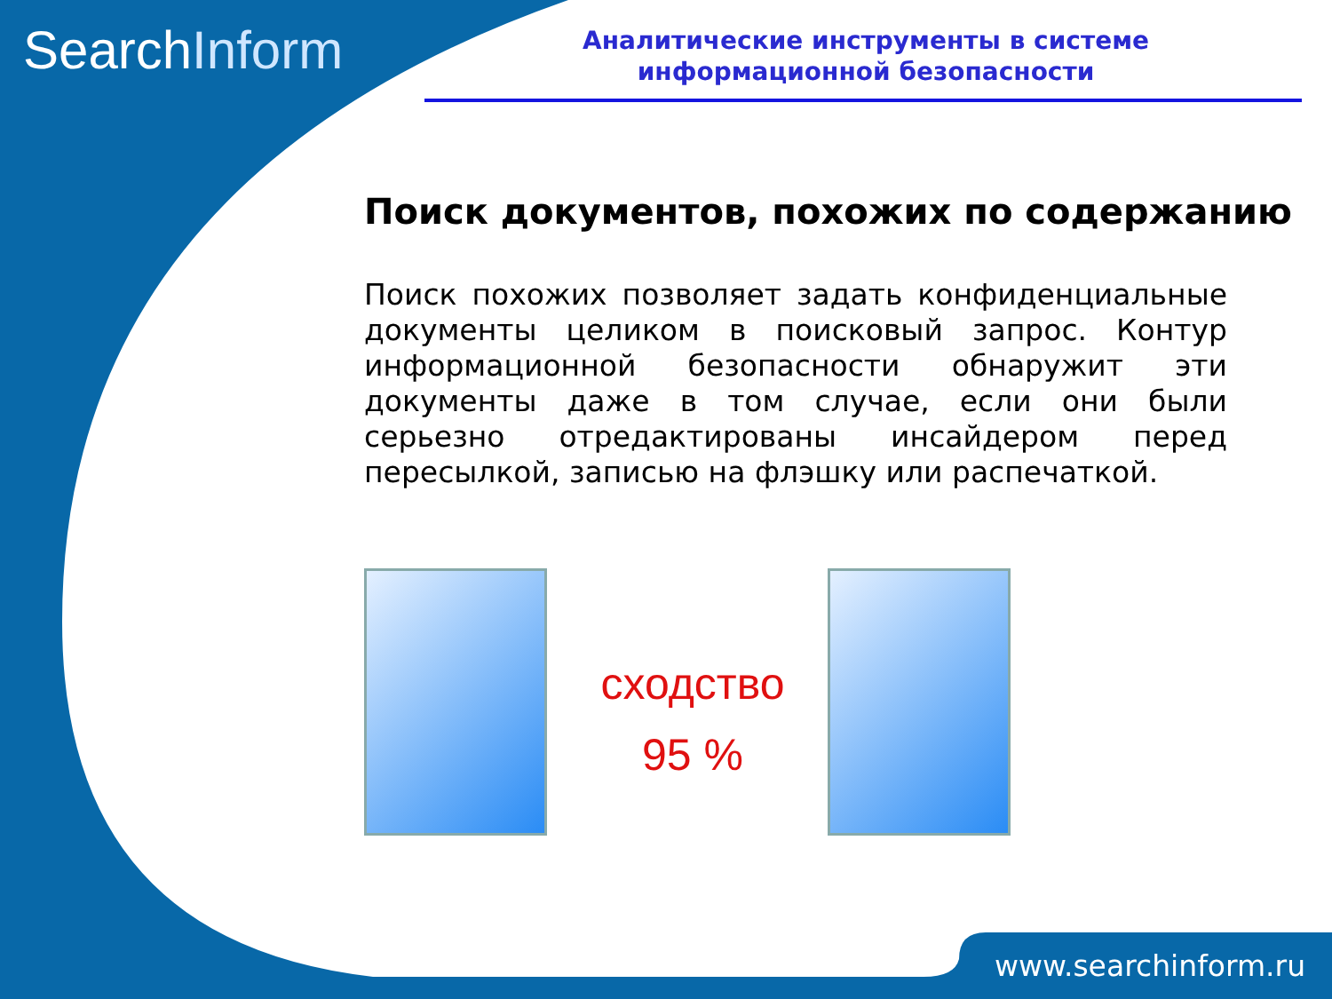SearchInform
Аналитические инструменты в системе
информационной безопасности
Поиск документов, похожих по содержанию
Поиск похожих позволяет задать конфиденциальные документы целиком в поисковый запрос. Контур информационной безопасности обнаружит эти документы даже в том случае, если они были серьезно отредактированы инсайдером перед пересылкой, записью на флэшку или распечаткой.
сходство
95 %
www.searchinform.ru